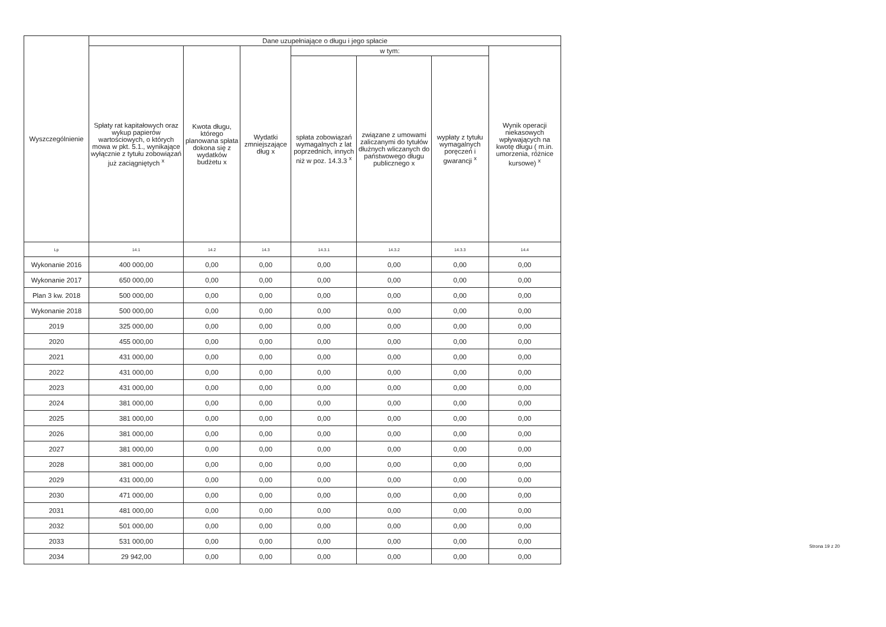| Wyszczególnienie | Dane uzupełniające o długu i jego spłacie | | | | | | |
| --- | --- | --- | --- | --- | --- | --- | --- |
| | Spłaty rat kapitałowych oraz wykup papierów wartościowych, o których mowa w pkt. 5.1., wynikające wyłącznie z tytułu zobowiązań już zaciągniętych <sup>x</sup> | Kwota długu, którego planowana spłata dokona się z wydatków budżetu x | Wydatki zmniejszające dług x | w tym: | | | Wynik operacji niekasowych wpływających na kwotę długu ( m.in. umorzenia, różnice kursowe) <sup>x</sup> |
| | | | | spłata zobowiązań wymagalnych z lat poprzednich, innych niż w poz. 14.3.3 <sup>x</sup> | związane z umowami zaliczanymi do tytułów dłużnych wliczanych do państwowego długu publicznego x | wypłaty z tytułu wymagalnych poręczeń i gwarancji <sup>x</sup> | |
| Lp | 14.1 | 14.2 | 14.3 | 14.3.1 | 14.3.2 | 14.3.3 | 14.4 |
| Wykonanie 2016 | 400 000,00 | 0,00 | 0,00 | 0,00 | 0,00 | 0,00 | 0,00 |
| Wykonanie 2017 | 650 000,00 | 0,00 | 0,00 | 0,00 | 0,00 | 0,00 | 0,00 |
| Plan 3 kw. 2018 | 500 000,00 | 0,00 | 0,00 | 0,00 | 0,00 | 0,00 | 0,00 |
| Wykonanie 2018 | 500 000,00 | 0,00 | 0,00 | 0,00 | 0,00 | 0,00 | 0,00 |
| 2019 | 325 000,00 | 0,00 | 0,00 | 0,00 | 0,00 | 0,00 | 0,00 |
| 2020 | 455 000,00 | 0,00 | 0,00 | 0,00 | 0,00 | 0,00 | 0,00 |
| 2021 | 431 000,00 | 0,00 | 0,00 | 0,00 | 0,00 | 0,00 | 0,00 |
| 2022 | 431 000,00 | 0,00 | 0,00 | 0,00 | 0,00 | 0,00 | 0,00 |
| 2023 | 431 000,00 | 0,00 | 0,00 | 0,00 | 0,00 | 0,00 | 0,00 |
| 2024 | 381 000,00 | 0,00 | 0,00 | 0,00 | 0,00 | 0,00 | 0,00 |
| 2025 | 381 000,00 | 0,00 | 0,00 | 0,00 | 0,00 | 0,00 | 0,00 |
| 2026 | 381 000,00 | 0,00 | 0,00 | 0,00 | 0,00 | 0,00 | 0,00 |
| 2027 | 381 000,00 | 0,00 | 0,00 | 0,00 | 0,00 | 0,00 | 0,00 |
| 2028 | 381 000,00 | 0,00 | 0,00 | 0,00 | 0,00 | 0,00 | 0,00 |
| 2029 | 431 000,00 | 0,00 | 0,00 | 0,00 | 0,00 | 0,00 | 0,00 |
| 2030 | 471 000,00 | 0,00 | 0,00 | 0,00 | 0,00 | 0,00 | 0,00 |
| 2031 | 481 000,00 | 0,00 | 0,00 | 0,00 | 0,00 | 0,00 | 0,00 |
| 2032 | 501 000,00 | 0,00 | 0,00 | 0,00 | 0,00 | 0,00 | 0,00 |
| 2033 | 531 000,00 | 0,00 | 0,00 | 0,00 | 0,00 | 0,00 | 0,00 |
| 2034 | 29 942,00 | 0,00 | 0,00 | 0,00 | 0,00 | 0,00 | 0,00 |
Strona 19 z 20